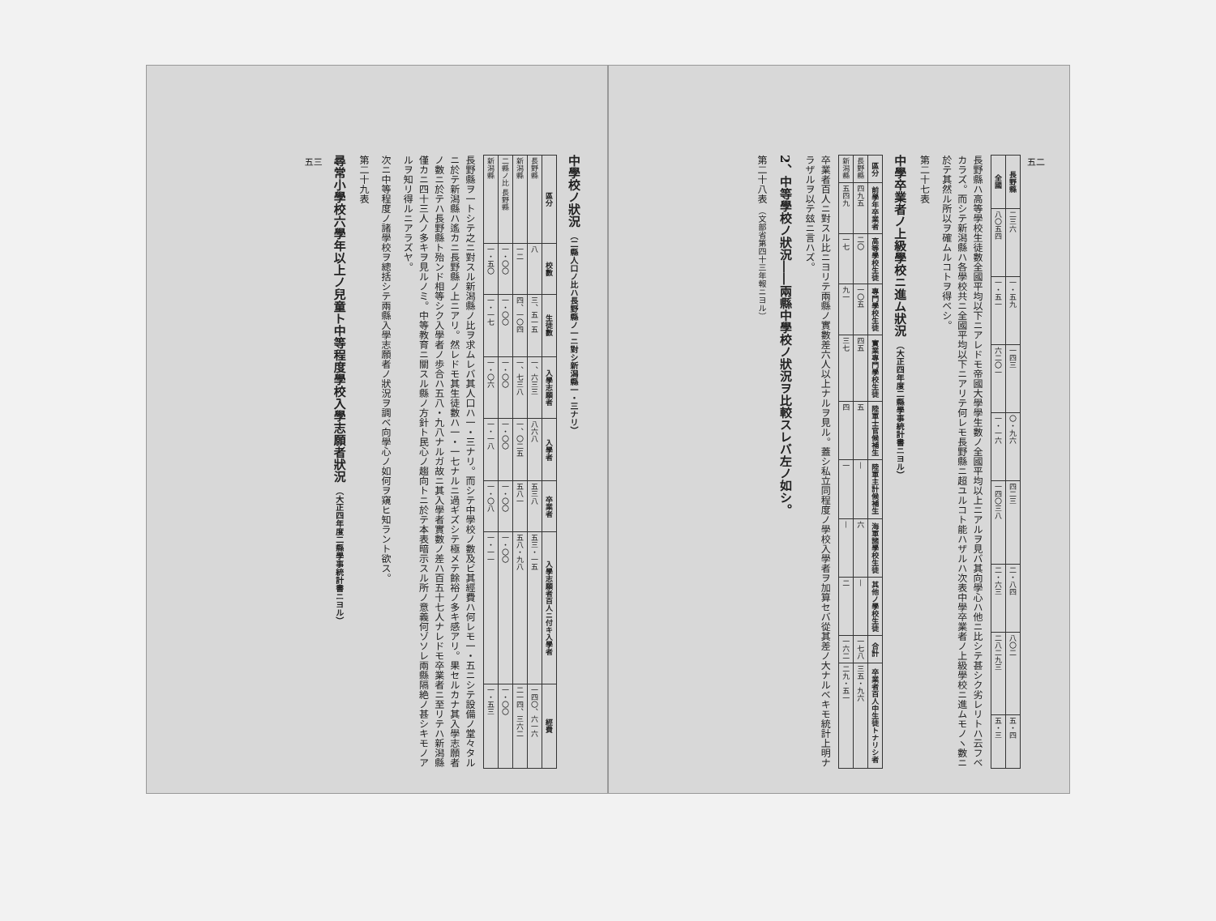五二
| 長野縣 | 二三六 | 一・五九 | 一四三 | 〇・九六 | 四二三 | 二・八四 | 八〇二 | 五・四 |
| 全國 | 八〇五四 | 一・五一 | 六二〇一 | 一・一六 | 一四〇三八 | 二・六三 | 二八二九三 | 五・三 |
長野縣ハ高等學校生徒數全國平均以下ニアレドモ帝國大學學生數ノ全國平均以上ニアルヲ見バ其向學心ハ他ニ比シテ甚シク劣レリトハ云フベカラズ。而シテ新潟縣ハ各學校共ニ全國平均以下ニアリテ何レモ長野縣ニ超ユルコト能ハザルハ次表中學卒業者ノ上級學校ニ進ムモノヽ數ニ於テ其然ル所以ヲ確ムルコトヲ得ベシ。
第二十七表
中學卒業者ノ上級學校ニ進ム狀況 （大正四年度二縣學事統計書ニヨル）
| 區分 | 前學年卒業者 | 高等學校生徒 | 專門學校生徒 | 實業專門學校生徒 | 陸軍士官候補生 | 陸軍主計候補生 | 海軍諸學校生徒 | 其他ノ學校生徒 | 合計 | 卒業者百人中生徒トナリシ者 |
| --- | --- | --- | --- | --- | --- | --- | --- | --- | --- | --- |
| 長野縣 | 四九五 | 二〇 | 一〇五 | 四五 | 五 | — | 六 | — | 一七八 | 三五・九六 |
| 新潟縣 | 五四九 | 一七 | 九一 | 三七 | 四 | 一 | — | 二 | 一六二 | 二九・五一 |
卒業者百人ニ對スル比ニヨリテ兩縣ノ實數差六人以上ナルヲ見ル。蓋シ私立同程度ノ學校入學者ヲ加算セバ從其差ノ大ナルベキモ統計上明ナラザルヲ以テ玆ニ言ハズ。
2、中等學校ノ狀況――兩縣中學校ノ狀況ヲ比較スレバ左ノ如シ。
第二十八表 （文部省第四十三年報ニヨル）
中學校ノ狀況 （二縣人口ノ比ハ長野縣ノ一ニ對シ新潟縣一・三ナリ）
| 區分 | 校數 | 生徒數 | 入學志願者 | 入學者 | 卒業者 | 入學志願者百人ニ付キ入學者 | 經費 |
| --- | --- | --- | --- | --- | --- | --- | --- |
| 長野縣 | 八 | 三、五一五 | 一、六三三 | 八六八 | 五三八 | 五三・一五 | 一四〇、六一六 |
| 新潟縣 | 一二 | 四、一〇四 | 一、七三八 | 一、〇二五 | 五八一 | 五八・九八 | 二一四、三六二 |
| 二縣ノ比 長野縣 | 一・〇〇 | 一・〇〇 | 一・〇〇 | 一・〇〇 | 一・〇〇 | 一・〇〇 | 一・〇〇 |
| 新潟縣 | 一・五〇 | 一・一七 | 一・〇六 | 一・一八 | 一・〇八 | 一・一一 | 一・五三 |
長野縣ヲ一トシテ之ニ對スル新潟縣ノ比ヲ求ムレバ其人口ハ一・三ナリ。而シテ中學校ノ數及ビ其經費ハ何レモ一・五ニシテ設備ノ堂々タルニ於テ新潟縣ハ遙カニ長野縣ノ上ニアリ。然レドモ其生徒數ハ一・一七ナルニ過ギズシテ極メテ餘裕ノ多キ感アリ。果セルカナ其入學志願者ノ數ニ於テハ長野縣ト殆ンド相等シク入學者ノ歩合ハ五八・九八ナルガ故ニ其入學者實數ノ差ハ百五十七人ナレドモ卒業者ニ至リテハ新潟縣僅カニ四十三人ノ多キヲ見ルノミ。中等教育ニ關スル縣ノ方針ト民心ノ趨向トニ於テ本表暗示スル所ノ意義何ゾソレ兩縣隔絶ノ甚シキモノアルヲ知リ得ルニアラズヤ。
次ニ中等程度ノ諸學校ヲ總括シテ兩縣入學志願者ノ狀況ヲ調ベ向學心ノ如何ヲ窺ヒ知ラント欲ス。
第二十九表
尋常小學校六學年以上ノ兒童ト中等程度學校入學志願者狀況 （大正四年度二縣學事統計書ニヨル）
五三